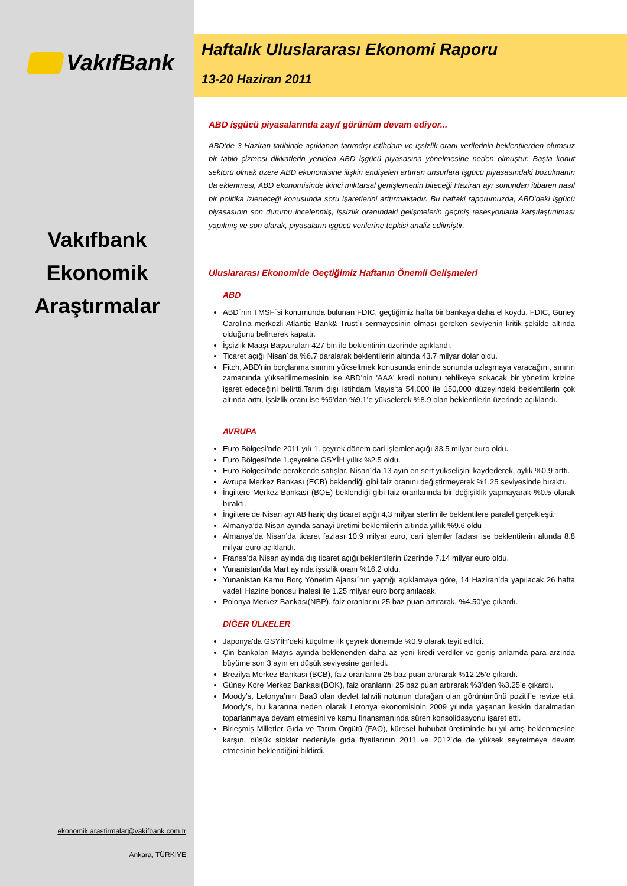VakıfBank
Vakıfbank
Ekonomik
Araştırmalar
ekonomik.arastirmalar@vakifbank.com.tr
Ankara, TÜRKİYE
Haftalık Uluslararası Ekonomi Raporu
13-20 Haziran 2011
ABD işgücü piyasalarında zayıf görünüm devam ediyor...
ABD’de 3 Haziran tarihinde açıklanan tarımdışı istihdam ve işsizlik oranı verilerinin beklentilerden olumsuz bir tablo çizmesi dikkatlerin yeniden ABD işgücü piyasasına yönelmesine neden olmuştur. Başta konut sektörü olmak üzere ABD ekonomisine ilişkin endişeleri arttıran unsurlara işgücü piyasasındaki bozulmanın da eklenmesi, ABD ekonomisinde ikinci miktarsal genişlemenin biteceği Haziran ayı sonundan itibaren nasıl bir politika izleneceği konusunda soru işaretlerini arttırmaktadır. Bu haftaki raporumuzda, ABD’deki işgücü piyasasının son durumu incelenmiş, işsizlik oranındaki gelişmelerin geçmiş resesyonlarla karşılaştırılması yapılmış ve son olarak, piyasaların işgücü verilerine tepkisi analiz edilmiştir.
Uluslararası Ekonomide Geçtiğimiz Haftanın Önemli Gelişmeleri
ABD
ABD´nin TMSF´si konumunda bulunan FDIC, geçtiğimiz hafta bir bankaya daha el koydu. FDIC, Güney Carolina merkezli Atlantic Bank& Trust´ı sermayesinin olması gereken seviyenin kritik şekilde altında olduğunu belirterek kapattı.
İşsizlik Maaşı Başvuruları 427 bin ile beklentinin üzerinde açıklandı.
Ticaret açığı Nisan´da %6.7 daralarak beklentilerin altında 43.7 milyar dolar oldu.
Fitch, ABD'nin borçlanma sınırını yükseltmek konusunda eninde sonunda uzlaşmaya varacağını, sınırın zamanında yükseltilmemesinin ise ABD'nin 'AAA' kredi notunu tehlikeye sokacak bir yönetim krizine işaret edeceğini belirtti.Tarım dışı istihdam Mayıs'ta 54,000 ile 150,000 düzeyindeki beklentilerin çok altında arttı, işsizlik oranı ise %9’dan %9.1’e yükselerek %8.9 olan beklentilerin üzerinde açıklandı.
AVRUPA
Euro Bölgesi’nde 2011 yılı 1. çeyrek dönem cari işlemler açığı 33.5 milyar euro oldu.
Euro Bölgesi’nde 1.çeyrekte GSYİH yıllık %2.5 oldu.
Euro Bölgesi’nde perakende satışlar, Nisan´da 13 ayın en sert yükselişini kaydederek, aylık %0.9 arttı.
Avrupa Merkez Bankası (ECB) beklendiği gibi faiz oranını değiştirmeyerek %1.25 seviyesinde bıraktı.
İngiltere Merkez Bankası (BOE) beklendiği gibi faiz oranlarında bir değişiklik yapmayarak %0.5 olarak bıraktı.
İngiltere'de Nisan ayı AB hariç dış ticaret açığı 4,3 milyar sterlin ile beklentilere paralel gerçekleşti.
Almanya’da Nisan ayında sanayi üretimi beklentilerin altında yıllık %9.6 oldu
Almanya’da Nisan’da ticaret fazlası 10.9 milyar euro, cari işlemler fazlası ise beklentilerin altında 8.8 milyar euro açıklandı.
Fransa’da Nisan ayında dış ticaret açığı beklentilerin üzerinde 7.14 milyar euro oldu.
Yunanistan’da Mart ayında işsizlik oranı %16.2 oldu.
Yunanistan Kamu Borç Yönetim Ajansı´nın yaptığı açıklamaya göre, 14 Haziran’da yapılacak 26 hafta vadeli Hazine bonosu ihalesi ile 1.25 milyar euro borçlanılacak.
Polonya Merkez Bankası(NBP), faiz oranlarını 25 baz puan artırarak, %4.50’ye çıkardı.
DİĞER ÜLKELER
Japonya'da GSYİH'deki küçülme ilk çeyrek dönemde %0.9 olarak teyit edildi.
Çin bankaları Mayıs ayında beklenenden daha az yeni kredi verdiler ve geniş anlamda para arzında büyüme son 3 ayın en düşük seviyesine geriledi.
Brezilya Merkez Bankası (BCB), faiz oranlarını 25 baz puan artırarak %12.25’e çıkardı.
Güney Kore Merkez Bankası(BOK), faiz oranlarını 25 baz puan artırarak %3’den %3.25’e çıkardı.
Moody’s, Letonya’nın Baa3 olan devlet tahvili notunun durağan olan görünümünü pozitif’e revize etti. Moody’s, bu kararına neden olarak Letonya ekonomisinin 2009 yılında yaşanan keskin daralmadan toparlanmaya devam etmesini ve kamu finansmanında süren konsolidasyonu işaret etti.
Birleşmiş Milletler Gıda ve Tarım Örgütü (FAO), küresel hububat üretiminde bu yıl artış beklenmesine karşın, düşük stoklar nedeniyle gıda fiyatlarının 2011 ve 2012´de de yüksek seyretmeye devam etmesinin beklendiğini bildirdi.